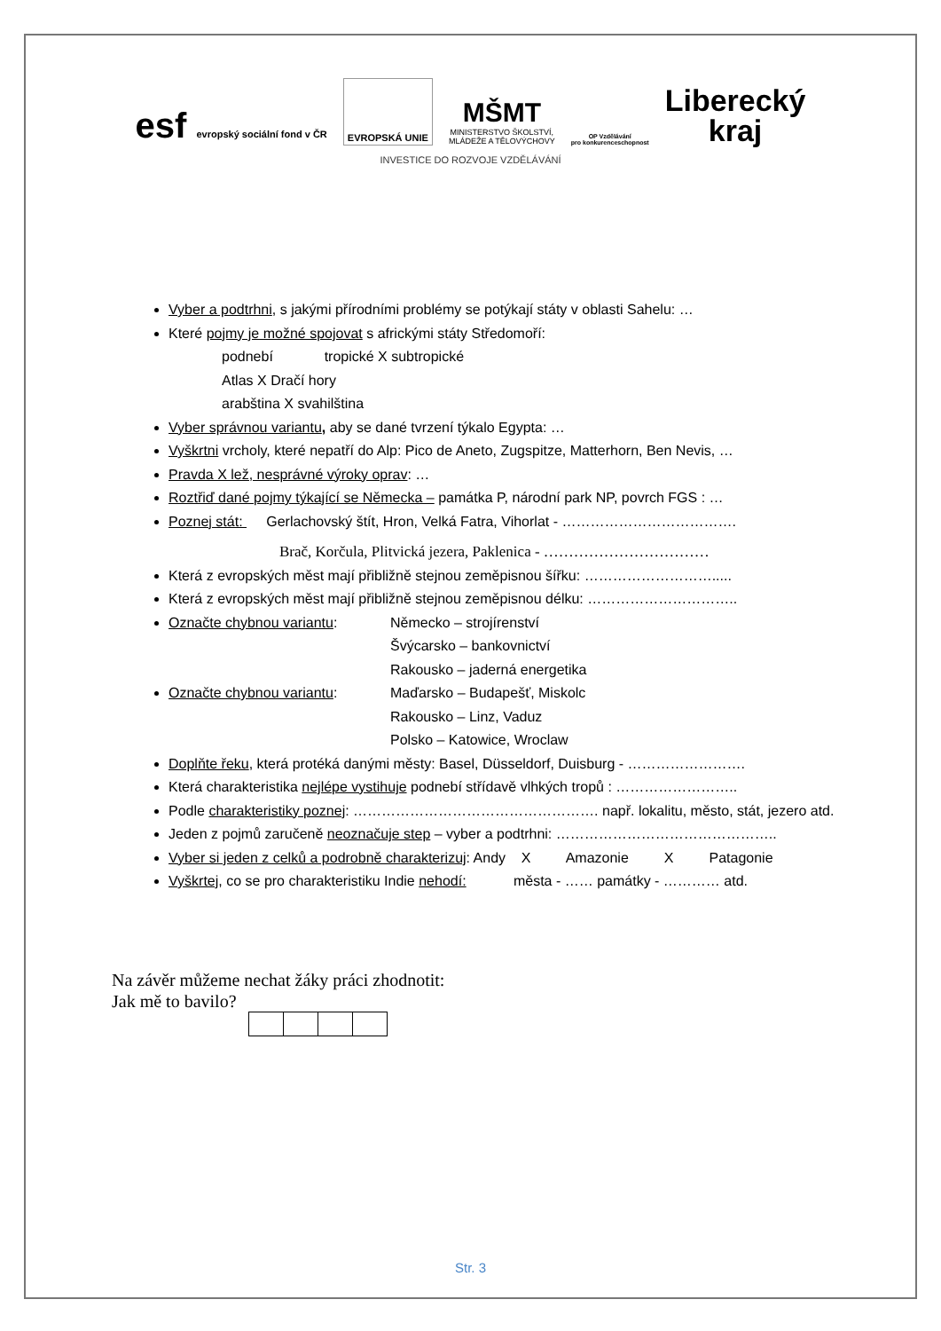esf evropský sociální fond v ČR
EVROPSKÁ UNIE
MŠMT
MINISTERSTVO ŠKOLSTVÍ,
MLÁDEŽE A TĚLOVÝCHOVY
OP Vzdělávání
pro konkurenceschopnost
Liberecký
kraj
INVESTICE DO ROZVOJE VZDĚLÁVÁNÍ
Vyber a podtrhni, s jakými přírodními problémy se potýkají státy v oblasti Sahelu: …
Které pojmy je možné spojovat s africkými státy Středomoří:
podnebí tropické X subtropické
Atlas X Dračí hory
arabština X svahilština
Vyber správnou variantu, aby se dané tvrzení týkalo Egypta: …
Vyškrtni vrcholy, které nepatří do Alp: Pico de Aneto, Zugspitze, Matterhorn, Ben Nevis, …
Pravda X lež, nesprávné výroky oprav: …
Roztřiď dané pojmy týkající se Německa – památka P, národní park NP, povrch FGS : …
Poznej stát: Gerlachovský štít, Hron, Velká Fatra, Vihorlat - ……………………………….
Brač, Korčula, Plitvická jezera, Paklenica - ……………………………
Která z evropských měst mají přibližně stejnou zeměpisnou šířku: ……………………….....
Která z evropských měst mají přibližně stejnou zeměpisnou délku: …………………………..
Označte chybnou variantu: Německo – strojírenství
Švýcarsko – bankovnictví
Rakousko – jaderná energetika
Označte chybnou variantu: Maďarsko – Budapešť, Miskolc
Rakousko – Linz, Vaduz
Polsko – Katowice, Wroclaw
Doplňte řeku, která protéká danými městy: Basel, Düsseldorf, Duisburg - …………………….
Která charakteristika nejlépe vystihuje podnebí střídavě vlhkých tropů : ……………………..
Podle charakteristiky poznej: ……………………………………………. např. lokalitu, město, stát, jezero atd.
Jeden z pojmů zaručeně neoznačuje step – vyber a podtrhni: ………………………………………..
Vyber si jeden z celků a podrobně charakterizuj: Andy X Amazonie X Patagonie
Vyškrtej, co se pro charakteristiku Indie nehodí: města - …… památky - ………… atd.
Na závěr můžeme nechat žáky práci zhodnotit:
Jak mě to bavilo?
Str. 3